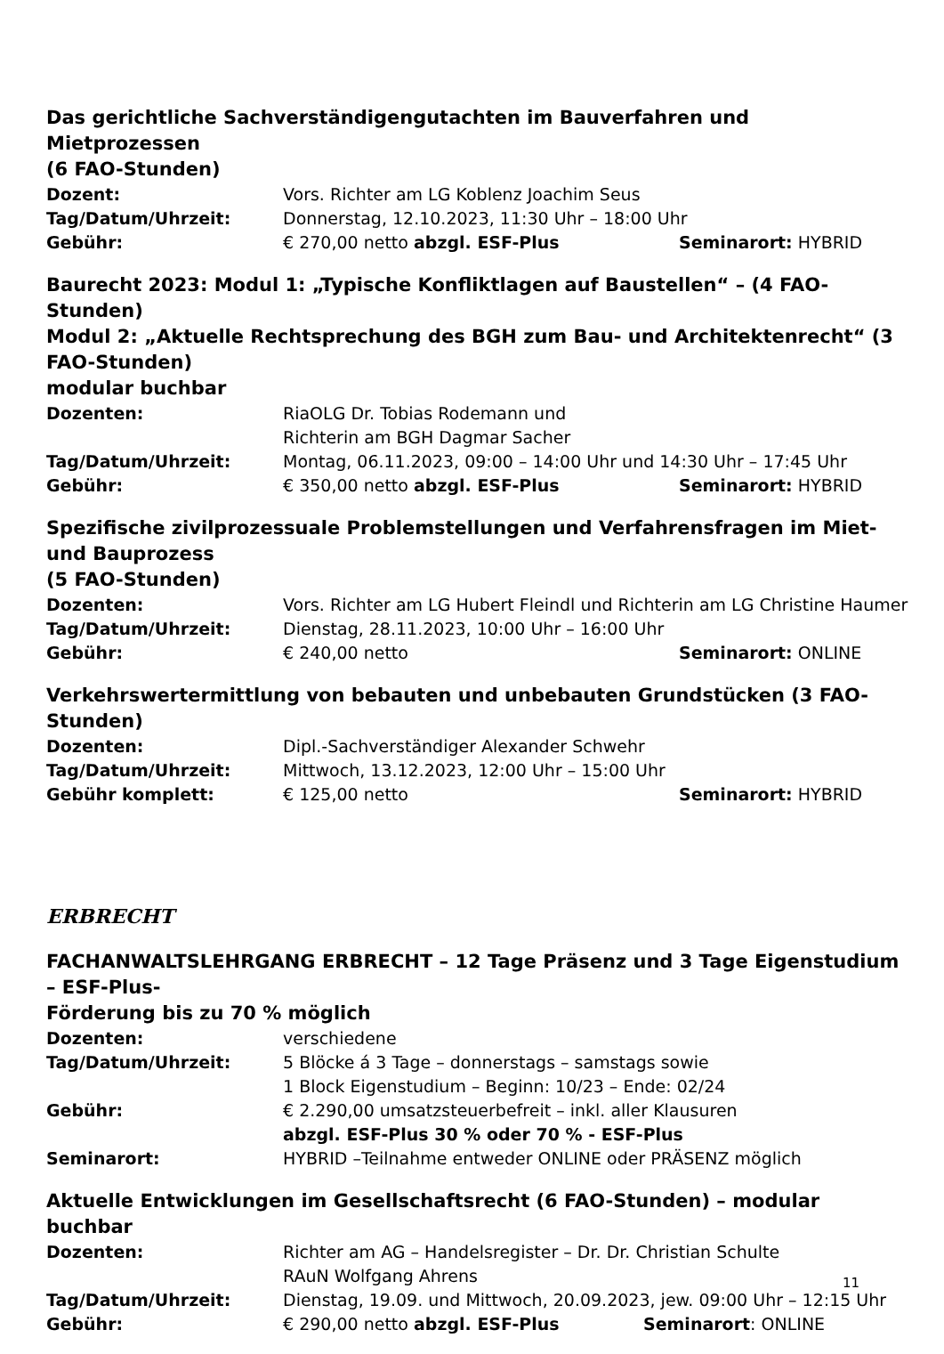Das gerichtliche Sachverständigengutachten im Bauverfahren und Mietprozessen
(6 FAO-Stunden)
Dozent: Vors. Richter am LG Koblenz Joachim Seus
Tag/Datum/Uhrzeit: Donnerstag, 12.10.2023, 11:30 Uhr – 18:00 Uhr
Gebühr: € 270,00 netto abzgl. ESF-Plus Seminarort: HYBRID
Baurecht 2023: Modul 1: „Typische Konfliktlagen auf Baustellen“ – (4 FAO-Stunden)
Modul 2: „Aktuelle Rechtsprechung des BGH zum Bau- und Architektenrecht“ (3 FAO-Stunden)
modular buchbar
Dozenten: RiaOLG Dr. Tobias Rodemann und
Richterin am BGH Dagmar Sacher
Tag/Datum/Uhrzeit: Montag, 06.11.2023, 09:00 – 14:00 Uhr und 14:30 Uhr – 17:45 Uhr
Gebühr: € 350,00 netto abzgl. ESF-Plus Seminarort: HYBRID
Spezifische zivilprozessuale Problemstellungen und Verfahrensfragen im Miet- und Bauprozess
(5 FAO-Stunden)
Dozenten: Vors. Richter am LG Hubert Fleindl und Richterin am LG Christine Haumer
Tag/Datum/Uhrzeit: Dienstag, 28.11.2023, 10:00 Uhr – 16:00 Uhr
Gebühr: € 240,00 netto Seminarort: ONLINE
Verkehrswertermittlung von bebauten und unbebauten Grundstücken (3 FAO-Stunden)
Dozenten: Dipl.-Sachverständiger Alexander Schwehr
Tag/Datum/Uhrzeit: Mittwoch, 13.12.2023, 12:00 Uhr – 15:00 Uhr
Gebühr komplett: € 125,00 netto Seminarort: HYBRID
ERBRECHT
FACHANWALTSLEHRGANG ERBRECHT – 12 Tage Präsenz und 3 Tage Eigenstudium – ESF-Plus-
Förderung bis zu 70 % möglich
Dozenten: verschiedene
Tag/Datum/Uhrzeit: 5 Blöcke á 3 Tage – donnerstags – samstags sowie
1 Block Eigenstudium – Beginn: 10/23 – Ende: 02/24
Gebühr: € 2.290,00 umsatzsteuerbefreit – inkl. aller Klausuren
abzgl. ESF-Plus 30 % oder 70 % - ESF-Plus
Seminarort: HYBRID –Teilnahme entweder ONLINE oder PRÄSENZ möglich
Aktuelle Entwicklungen im Gesellschaftsrecht (6 FAO-Stunden) – modular buchbar
Dozenten: Richter am AG – Handelsregister – Dr. Dr. Christian Schulte
RAuN Wolfgang Ahrens
Tag/Datum/Uhrzeit: Dienstag, 19.09. und Mittwoch, 20.09.2023, jew. 09:00 Uhr – 12:15 Uhr
Gebühr: € 290,00 netto abzgl. ESF-Plus Seminarort: ONLINE
11